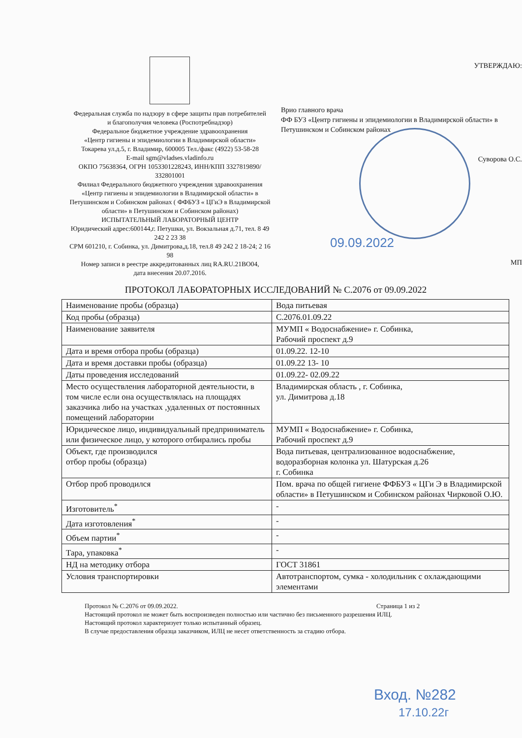Федеральная служба по надзору в сфере защиты прав потребителей
и благополучия человека (Роспотребнадзор)
Федеральное бюджетное учреждение здравоохранения
«Центр гигиены и эпидемиологии в Владимирской области»
Токарева ул.д.5, г. Владимир, 600005 Тел./факс (4922) 53-58-28
E-mail sgm@vladses.vladinfo.ru
ОКПО 75638364, ОГРН 1053301228243, ИНН/КПП 3327819890/ 332801001
Филиал Федерального бюджетного учреждения здравоохранения «Центр гигиены и эпидемиологии в Владимирской области» в Петушинском и Собинском районах ( ФФБУЗ « ЦГиЭ в Владимирской области» в Петушинском и Собинском районах)
ИСПЫТАТЕЛЬНЫЙ ЛАБОРАТОРНЫЙ ЦЕНТР
Юридический адрес:600144,г. Петушки, ул. Вокзальная д.71, тел. 8 49 242 2 23 38
СРМ 601210, г. Собинка, ул. Димитрова,д.18, тел.8 49 242 2 18-24; 2 16 98
Номер записи в реестре аккредитованных лиц RA.RU.21BO04,
дата внесения 20.07.2016.
УТВЕРЖДАЮ:
Врио главного врача
ФФ БУЗ «Центр гигиены и эпидемиологии в Владимирской области» в Петушинском и Собинском районах
Суворова О.С.
09.09.2022
МП
ПРОТОКОЛ ЛАБОРАТОРНЫХ ИССЛЕДОВАНИЙ № С.2076 от 09.09.2022
| Наименование пробы (образца) | Вода питьевая |
| Код пробы (образца) | С.2076.01.09.22 |
| Наименование заявителя | МУМП « Водоснабжение» г. Собинка, Рабочий проспект д.9 |
| Дата и время отбора пробы (образца) | 01.09.22. 12-10 |
| Дата и время доставки пробы (образца) | 01.09.22 13- 10 |
| Даты проведения исследований | 01.09.22- 02.09.22 |
| Место осуществления лабораторной деятельности, в том числе если она осуществлялась на площадях заказчика либо на участках ,удаленных от постоянных помещений лаборатории | Владимирская область , г. Собинка, ул. Димитрова д.18 |
| Юридическое лицо, индивидуальный предприниматель или физическое лицо, у которого отбирались пробы | МУМП « Водоснабжение» г. Собинка, Рабочий проспект д.9 |
| Объект, где производился отбор пробы (образца) | Вода питьевая, централизованное водоснабжение, водоразборная колонка ул. Шатурская д.26 г. Собинка |
| Отбор проб проводился | Пом. врача по общей гигиене ФФБУЗ « ЦГи Э в Владимирской области» в Петушинском и Собинском районах Чирковой О.Ю. |
| Изготовитель<sup>*</sup> | - |
| Дата изготовления<sup>*</sup> | - |
| Объем партии<sup>*</sup> | - |
| Тара, упаковка<sup>*</sup> | - |
| НД на методику отбора | ГОСТ 31861 |
| Условия транспортировки | Автотранспортом, сумка - холодильник с охлаждающими элементами |
Протокол № С.2076 от 09.09.2022. Страница 1 из 2
Настоящий протокол не может быть воспроизведен полностью или частично без письменного разрешения ИЛЦ.
Настоящий протокол характеризует только испытанный образец.
В случае предоставления образца заказчиком, ИЛЦ не несет ответственность за стадию отбора.
Вход. №282
17.10.22г